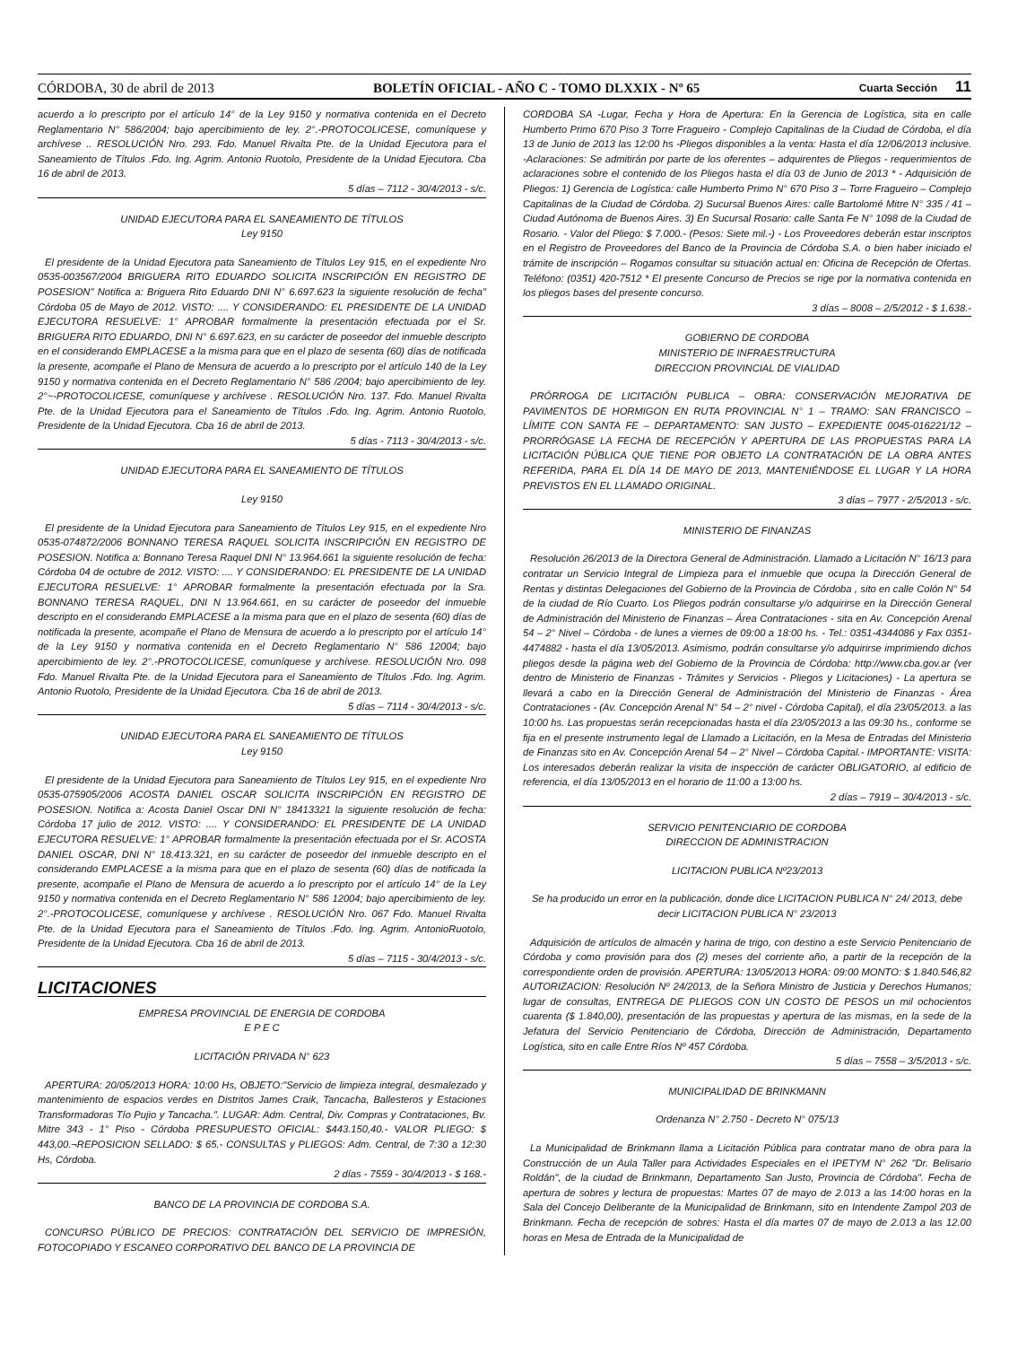CÓRDOBA, 30 de abril de 2013 BOLETÍN OFICIAL - AÑO C - TOMO DLXXIX - Nº 65 Cuarta Sección 11
acuerdo a lo prescripto por el artículo 14° de la Ley 9150 y normativa contenida en el Decreto Reglamentario N° 586/2004; bajo apercibimiento de ley. 2°.-PROTOCOLICESE, comuníquese y archívese .. RESOLUCIÓN Nro. 293. Fdo. Manuel Rivalta Pte. de la Unidad Ejecutora para el Saneamiento de Títulos .Fdo. Ing. Agrim. Antonio Ruotolo, Presidente de la Unidad Ejecutora. Cba 16 de abril de 2013.
5 días – 7112 - 30/4/2013 - s/c.
UNIDAD EJECUTORA PARA EL SANEAMIENTO DE TÍTULOS
Ley 9150
El presidente de la Unidad Ejecutora pata Saneamiento de Títulos Ley 915, en el expediente Nro 0535-003567/2004 BRIGUERA RITO EDUARDO SOLICITA INSCRIPCIÓN EN REGISTRO DE POSESION" Notifica a: Briguera Rito Eduardo DNI N° 6.697.623 la siguiente resolución de fecha" Córdoba 05 de Mayo de 2012. VISTO: .... Y CONSIDERANDO: EL PRESIDENTE DE LA UNIDAD EJECUTORA RESUELVE: 1° APROBAR formalmente la presentación efectuada por el Sr. BRIGUERA RITO EDUARDO, DNI N° 6.697.623, en su carácter de poseedor del inmueble descripto en el considerando EMPLACESE a la misma para que en el plazo de sesenta (60) días de notificada la presente, acompañe el Plano de Mensura de acuerdo a lo prescripto por el artículo 140 de la Ley 9150 y normativa contenida en el Decreto Reglamentario N° 586 /2004; bajo apercibimiento de ley. 2°~-PROTOCOLICESE, comuníquese y archívese . RESOLUCIÓN Nro. 137. Fdo. Manuel Rivalta Pte. de la Unidad Ejecutora para el Saneamiento de Títulos .Fdo. Ing. Agrim. Antonio Ruotolo, Presidente de la Unidad Ejecutora. Cba 16 de abril de 2013.
5 días - 7113 - 30/4/2013 - s/c.
UNIDAD EJECUTORA PARA EL SANEAMIENTO DE TÍTULOS
Ley 9150
El presidente de la Unidad Ejecutora para Saneamiento de Títulos Ley 915, en el expediente Nro 0535-074872/2006 BONNANO TERESA RAQUEL SOLICITA INSCRIPCIÓN EN REGISTRO DE POSESION. Notifica a: Bonnano Teresa Raquel DNI N° 13.964.661 la siguiente resolución de fecha: Córdoba 04 de octubre de 2012. VISTO: .... Y CONSIDERANDO: EL PRESIDENTE DE LA UNIDAD EJECUTORA RESUELVE: 1° APROBAR formalmente la presentación efectuada por la Sra. BONNANO TERESA RAQUEL, DNI N 13.964.661, en su carácter de poseedor del inmueble descripto en el considerando EMPLACESE a la misma para que en el plazo de sesenta (60) días de notificada la presente, acompañe el Plano de Mensura de acuerdo a lo prescripto por el artículo 14° de la Ley 9150 y normativa contenida en el Decreto Reglamentario N° 586 12004; bajo apercibimiento de ley. 2°.-PROTOCOLICESE, comuníquese y archívese. RESOLUCIÓN Nro. 098 Fdo. Manuel Rivalta Pte. de la Unidad Ejecutora para el Saneamiento de Títulos .Fdo. Ing. Agrim. Antonio Ruotolo, Presidente de la Unidad Ejecutora. Cba 16 de abril de 2013.
5 días – 7114 - 30/4/2013 - s/c.
UNIDAD EJECUTORA PARA EL SANEAMIENTO DE TÍTULOS
Ley 9150
El presidente de la Unidad Ejecutora para Saneamiento de Títulos Ley 915, en el expediente Nro 0535-075905/2006 ACOSTA DANIEL OSCAR SOLICITA INSCRIPCIÓN EN REGISTRO DE POSESION. Notifica a: Acosta Daniel Oscar DNI N° 18413321 la siguiente resolución de fecha: Córdoba 17 julio de 2012. VISTO: .... Y CONSIDERANDO: EL PRESIDENTE DE LA UNIDAD EJECUTORA RESUELVE: 1° APROBAR formalmente la presentación efectuada por el Sr. ACOSTA DANIEL OSCAR, DNI N° 18.413.321, en su carácter de poseedor del inmueble descripto en el considerando EMPLACESE a la misma para que en el plazo de sesenta (60) días de notificada la presente, acompañe el Plano de Mensura de acuerdo a lo prescripto por el artículo 14° de la Ley 9150 y normativa contenida en el Decreto Reglamentario N° 586 12004; bajo apercibimiento de ley. 2°.-PROTOCOLICESE, comuníquese y archívese . RESOLUCIÓN Nro. 067 Fdo. Manuel Rivalta Pte. de la Unidad Ejecutora para el Saneamiento de Títulos .Fdo. Ing. Agrim. AntonioRuotolo, Presidente de la Unidad Ejecutora. Cba 16 de abril de 2013.
5 días – 7115 - 30/4/2013 - s/c.
LICITACIONES
EMPRESA PROVINCIAL DE ENERGIA DE CORDOBA
E P E C
LICITACIÓN PRIVADA N° 623
APERTURA: 20/05/2013 HORA: 10:00 Hs, OBJETO:"Servicio de limpieza integral, desmalezado y mantenimiento de espacios verdes en Distritos James Craik, Tancacha, Ballesteros y Estaciones Transformadoras Tío Pujio y Tancacha.". LUGAR: Adm. Central, Div. Compras y Contrataciones, Bv. Mitre 343 - 1° Piso - Córdoba PRESUPUESTO OFICIAL: $443.150,40.- VALOR PLIEGO: $ 443,00.¬REPOSICION SELLADO: $ 65.- CONSULTAS y PLIEGOS: Adm. Central, de 7:30 a 12:30 Hs, Córdoba.
2 días - 7559 - 30/4/2013 - $ 168.-
BANCO DE LA PROVINCIA DE CORDOBA S.A.
CONCURSO PÚBLICO DE PRECIOS: CONTRATACIÓN DEL SERVICIO DE IMPRESIÓN, FOTOCOPIADO Y ESCANEO CORPORATIVO DEL BANCO DE LA PROVINCIA DE
CORDOBA SA -Lugar, Fecha y Hora de Apertura: En la Gerencia de Logística, sita en calle Humberto Primo 670 Piso 3 Torre Fragueiro - Complejo Capitalinas de la Ciudad de Córdoba, el día 13 de Junio de 2013 las 12:00 hs -Pliegos disponibles a la venta: Hasta el día 12/06/2013 inclusive. -Aclaraciones: Se admitirán por parte de los oferentes – adquirentes de Pliegos - requerimientos de aclaraciones sobre el contenido de los Pliegos hasta el día 03 de Junio de 2013 * - Adquisición de Pliegos: 1) Gerencia de Logística: calle Humberto Primo N° 670 Piso 3 – Torre Fragueiro – Complejo Capitalinas de la Ciudad de Córdoba. 2) Sucursal Buenos Aires: calle Bartolomé Mitre N° 335 / 41 – Ciudad Autónoma de Buenos Aires. 3) En Sucursal Rosario: calle Santa Fe N° 1098 de la Ciudad de Rosario. - Valor del Pliego: $ 7.000.- (Pesos: Siete mil.-) - Los Proveedores deberán estar inscriptos en el Registro de Proveedores del Banco de la Provincia de Córdoba S.A. o bien haber iniciado el trámite de inscripción – Rogamos consultar su situación actual en: Oficina de Recepción de Ofertas. Teléfono: (0351) 420-7512 * El presente Concurso de Precios se rige por la normativa contenida en los pliegos bases del presente concurso.
3 días – 8008 – 2/5/2012 - $ 1.638.-
GOBIERNO DE CORDOBA
MINISTERIO DE INFRAESTRUCTURA
DIRECCION PROVINCIAL DE VIALIDAD
PRÓRROGA DE LICITACIÓN PUBLICA – OBRA: CONSERVACIÓN MEJORATIVA DE PAVIMENTOS DE HORMIGON EN RUTA PROVINCIAL N° 1 – TRAMO: SAN FRANCISCO – LÍMITE CON SANTA FE – DEPARTAMENTO: SAN JUSTO – EXPEDIENTE 0045-016221/12 – PRORRÓGASE LA FECHA DE RECEPCIÓN Y APERTURA DE LAS PROPUESTAS PARA LA LICITACIÓN PÚBLICA QUE TIENE POR OBJETO LA CONTRATACIÓN DE LA OBRA ANTES REFERIDA, PARA EL DÍA 14 DE MAYO DE 2013, MANTENIÉNDOSE EL LUGAR Y LA HORA PREVISTOS EN EL LLAMADO ORIGINAL.
3 días – 7977 - 2/5/2013 - s/c.
MINISTERIO DE FINANZAS
Resolución 26/2013 de la Directora General de Administración. Llamado a Licitación N° 16/13 para contratar un Servicio Integral de Limpieza para el inmueble que ocupa la Dirección General de Rentas y distintas Delegaciones del Gobierno de la Provincia de Córdoba , sito en calle Colón N° 54 de la ciudad de Río Cuarto. Los Pliegos podrán consultarse y/o adquirirse en la Dirección General de Administración del Ministerio de Finanzas – Área Contrataciones - sita en Av. Concepción Arenal 54 – 2° Nivel – Córdoba - de lunes a viernes de 09:00 a 18:00 hs. - Tel.: 0351-4344086 y Fax 0351-4474882 - hasta el día 13/05/2013. Asimismo, podrán consultarse y/o adquirirse imprimiendo dichos pliegos desde la página web del Gobierno de la Provincia de Córdoba: http://www.cba.gov.ar (ver dentro de Ministerio de Finanzas - Trámites y Servicios - Pliegos y Licitaciones) - La apertura se llevará a cabo en la Dirección General de Administración del Ministerio de Finanzas - Área Contrataciones - (Av. Concepción Arenal N° 54 – 2° nivel - Córdoba Capital), el día 23/05/2013. a las 10:00 hs. Las propuestas serán recepcionadas hasta el día 23/05/2013 a las 09:30 hs., conforme se fija en el presente instrumento legal de Llamado a Licitación, en la Mesa de Entradas del Ministerio de Finanzas sito en Av. Concepción Arenal 54 – 2° Nivel – Córdoba Capital.- IMPORTANTE: VISITA: Los interesados deberán realizar la visita de inspección de carácter OBLIGATORIO, al edificio de referencia, el día 13/05/2013 en el horario de 11:00 a 13:00 hs.
2 días – 7919 – 30/4/2013 - s/c.
SERVICIO PENITENCIARIO DE CORDOBA
DIRECCION DE ADMINISTRACION
LICITACION PUBLICA Nº23/2013
Se ha producido un error en la publicación, donde dice LICITACION PUBLICA N° 24/ 2013, debe decir LICITACION PUBLICA N° 23/2013
Adquisición de artículos de almacén y harina de trigo, con destino a este Servicio Penitenciario de Córdoba y como provisión para dos (2) meses del corriente año, a partir de la recepción de la correspondiente orden de provisión. APERTURA: 13/05/2013 HORA: 09:00 MONTO: $ 1.840.546,82 AUTORIZACION: Resolución Nº 24/2013, de la Señora Ministro de Justicia y Derechos Humanos; lugar de consultas, ENTREGA DE PLIEGOS CON UN COSTO DE PESOS un mil ochocientos cuarenta ($ 1.840,00), presentación de las propuestas y apertura de las mismas, en la sede de la Jefatura del Servicio Penitenciario de Córdoba, Dirección de Administración, Departamento Logística, sito en calle Entre Ríos Nº 457 Córdoba.
5 días – 7558 – 3/5/2013 - s/c.
MUNICIPALIDAD DE BRINKMANN
Ordenanza N° 2.750 - Decreto N° 075/13
La Municipalidad de Brinkmann llama a Licitación Pública para contratar mano de obra para la Construcción de un Aula Taller para Actividades Especiales en el IPETYM N° 262 "Dr. Belisario Roldán", de la ciudad de Brinkmann, Departamento San Justo, Provincia de Córdoba". Fecha de apertura de sobres y lectura de propuestas: Martes 07 de mayo de 2.013 a las 14:00 horas en la Sala del Concejo Deliberante de la Municipalidad de Brinkmann, sito en Intendente Zampol 203 de Brinkmann. Fecha de recepción de sobres: Hasta el día martes 07 de mayo de 2.013 a las 12.00 horas en Mesa de Entrada de la Municipalidad de